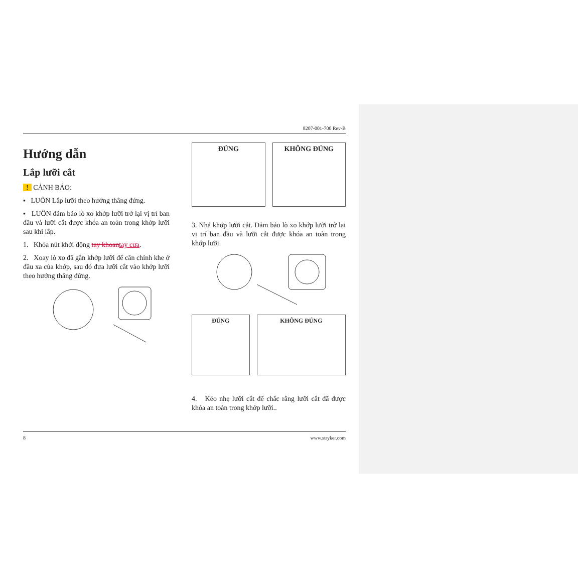8207-001-700 Rev-B
Hướng dẫn
Lắp lưỡi cắt
! CẢNH BÁO:
▪ LUÔN Lắp lưỡi theo hướng thẳng đứng.
▪ LUÔN đảm bảo lò xo khớp lưỡi trở lại vị trí ban đầu và lưỡi cắt được khóa an toàn trong khớp lưỡi sau khi lắp.
1. Khóa nút khởi động tay khoantay cưa.
2. Xoay lò xo đã gắn khớp lưỡi để căn chỉnh khe ở đầu xa của khớp, sau đó đưa lưỡi cắt vào khớp lưỡi theo hướng thẳng đứng.
ĐÚNG KHÔNG ĐÚNG
3. Nhả khớp lưỡi cắt. Đảm bảo lò xo khớp lưỡi trở lại vị trí ban đầu và lưỡi cắt được khóa an toàn trong khớp lưỡi.
ĐÚNG KHÔNG ĐÚNG
4. Kéo nhẹ lưỡi cắt để chắc rằng lưỡi cắt đã được khóa an toàn trong khớp lưỡi..
8 www.stryker.com